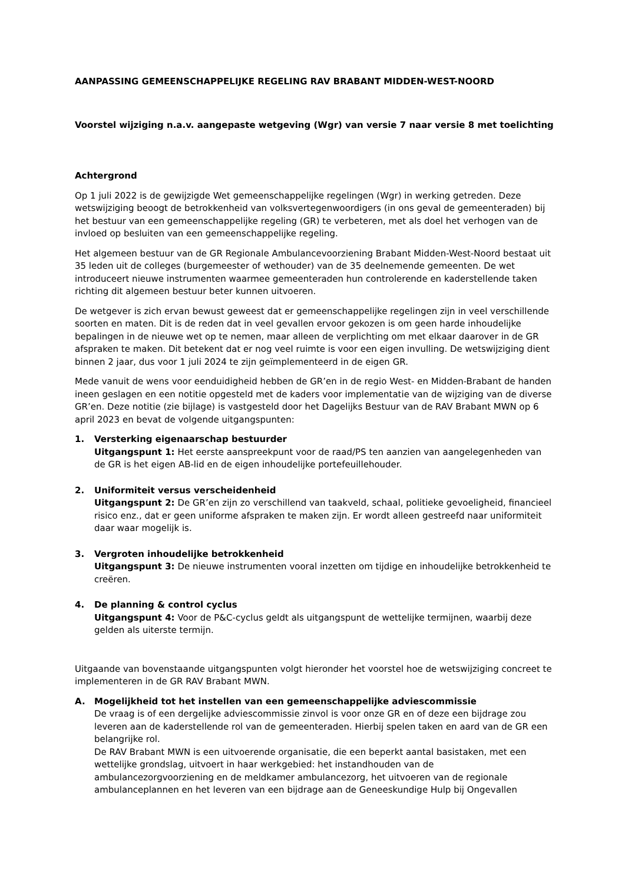AANPASSING GEMEENSCHAPPELIJKE REGELING RAV BRABANT MIDDEN-WEST-NOORD
Voorstel wijziging n.a.v. aangepaste wetgeving (Wgr) van versie 7 naar versie 8 met toelichting
Achtergrond
Op 1 juli 2022 is de gewijzigde Wet gemeenschappelijke regelingen (Wgr) in werking getreden. Deze wetswijziging beoogt de betrokkenheid van volksvertegenwoordigers (in ons geval de gemeenteraden) bij het bestuur van een gemeenschappelijke regeling (GR) te verbeteren, met als doel het verhogen van de invloed op besluiten van een gemeenschappelijke regeling.
Het algemeen bestuur van de GR Regionale Ambulancevoorziening Brabant Midden-West-Noord bestaat uit 35 leden uit de colleges (burgemeester of wethouder) van de 35 deelnemende gemeenten. De wet introduceert nieuwe instrumenten waarmee gemeenteraden hun controlerende en kaderstellende taken richting dit algemeen bestuur beter kunnen uitvoeren.
De wetgever is zich ervan bewust geweest dat er gemeenschappelijke regelingen zijn in veel verschillende soorten en maten. Dit is de reden dat in veel gevallen ervoor gekozen is om geen harde inhoudelijke bepalingen in de nieuwe wet op te nemen, maar alleen de verplichting om met elkaar daarover in de GR afspraken te maken. Dit betekent dat er nog veel ruimte is voor een eigen invulling. De wetswijziging dient binnen 2 jaar, dus voor 1 juli 2024 te zijn geïmplementeerd in de eigen GR.
Mede vanuit de wens voor eenduidigheid hebben de GR’en in de regio West- en Midden-Brabant de handen ineen geslagen en een notitie opgesteld met de kaders voor implementatie van de wijziging van de diverse GR’en. Deze notitie (zie bijlage) is vastgesteld door het Dagelijks Bestuur van de RAV Brabant MWN op 6 april 2023 en bevat de volgende uitgangspunten:
1. Versterking eigenaarschap bestuurder
Uitgangspunt 1: Het eerste aanspreekpunt voor de raad/PS ten aanzien van aangelegenheden van de GR is het eigen AB-lid en de eigen inhoudelijke portefeuillehouder.
2. Uniformiteit versus verscheidenheid
Uitgangspunt 2: De GR’en zijn zo verschillend van taakveld, schaal, politieke gevoeligheid, financieel risico enz., dat er geen uniforme afspraken te maken zijn. Er wordt alleen gestreefd naar uniformiteit daar waar mogelijk is.
3. Vergroten inhoudelijke betrokkenheid
Uitgangspunt 3: De nieuwe instrumenten vooral inzetten om tijdige en inhoudelijke betrokkenheid te creëren.
4. De planning & control cyclus
Uitgangspunt 4: Voor de P&C-cyclus geldt als uitgangspunt de wettelijke termijnen, waarbij deze gelden als uiterste termijn.
Uitgaande van bovenstaande uitgangspunten volgt hieronder het voorstel hoe de wetswijziging concreet te implementeren in de GR RAV Brabant MWN.
A. Mogelijkheid tot het instellen van een gemeenschappelijke adviescommissie
De vraag is of een dergelijke adviescommissie zinvol is voor onze GR en of deze een bijdrage zou leveren aan de kaderstellende rol van de gemeenteraden. Hierbij spelen taken en aard van de GR een belangrijke rol.
De RAV Brabant MWN is een uitvoerende organisatie, die een beperkt aantal basistaken, met een wettelijke grondslag, uitvoert in haar werkgebied: het instandhouden van de ambulancezorgvoorziening en de meldkamer ambulancezorg, het uitvoeren van de regionale ambulanceplannen en het leveren van een bijdrage aan de Geneeskundige Hulp bij Ongevallen